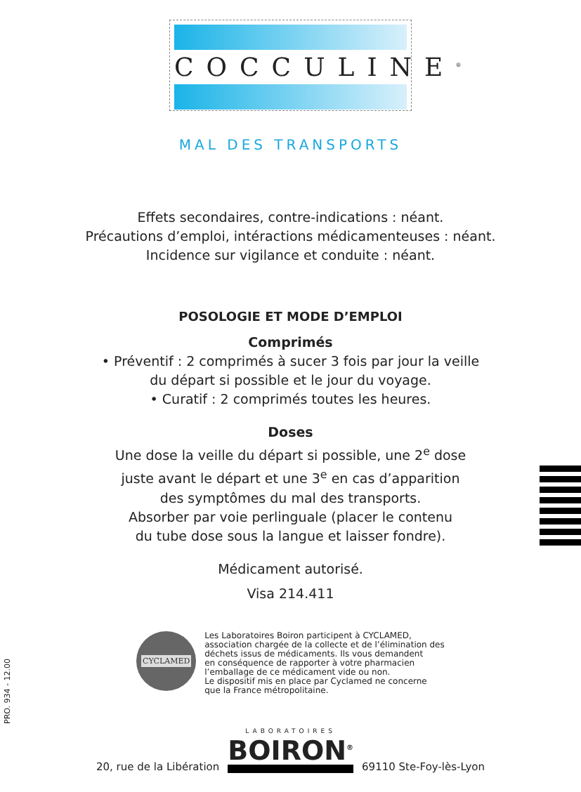COCCULINE<sup>®</sup>
MAL DES TRANSPORTS
Effets secondaires, contre-indications : néant.
Précautions d’emploi, intéractions médicamenteuses : néant.
Incidence sur vigilance et conduite : néant.
POSOLOGIE ET MODE D’EMPLOI
Comprimés
• Préventif : 2 comprimés à sucer 3 fois par jour la veille
du départ si possible et le jour du voyage.
• Curatif : 2 comprimés toutes les heures.
Doses
Une dose la veille du départ si possible, une 2<sup>e</sup> dose
juste avant le départ et une 3<sup>e</sup> en cas d’apparition
des symptômes du mal des transports.
Absorber par voie perlinguale (placer le contenu
du tube dose sous la langue et laisser fondre).
Médicament autorisé.
Visa 214.411
PRO. 934 - 12.00
CYCLAMED
Les Laboratoires Boiron participent à CYCLAMED,
association chargée de la collecte et de l’élimination des
déchets issus de médicaments. Ils vous demandent
en conséquence de rapporter à votre pharmacien
l’emballage de ce médicament vide ou non.
Le dispositif mis en place par Cyclamed ne concerne
que la France métropolitaine.
20, rue de la Libération
LABORATOIRES
BOIRON<sup>®</sup>
69110 Ste-Foy-lès-Lyon